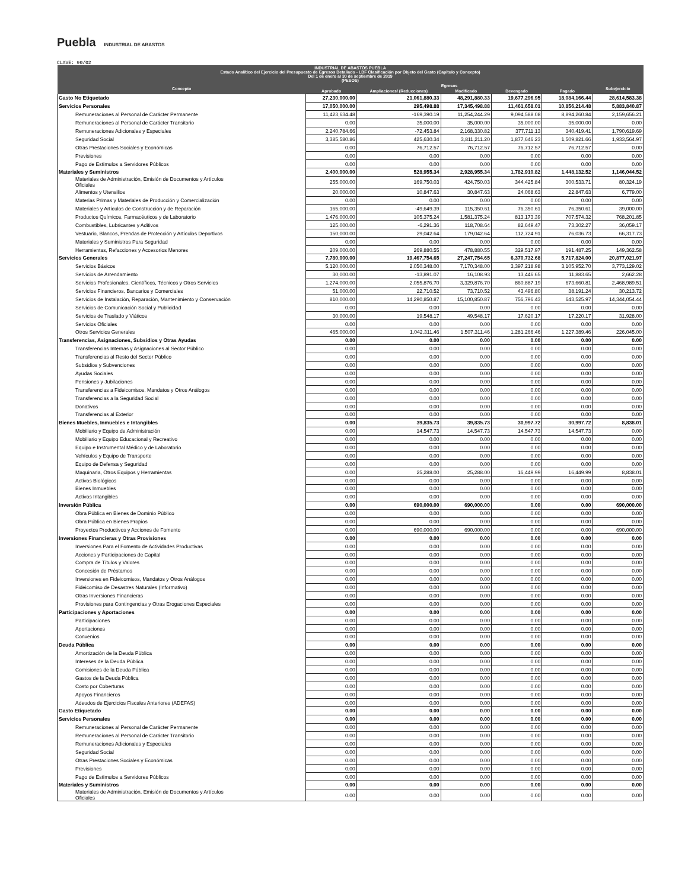Puebla INDUSTRIAL DE ABASTOS
CLAVE: 90/02
| INDUSTRIAL DE ABASTOS PUEBLA Estado Analítico del Ejercicio del Presupuesto de Egresos Detallado - LDF Clasificación por Objeto del Gasto (Capítulo y Concepto) Del 1 de enero al 30 de septiembre de 2019 (PESOS) | | | | | | |
| --- | --- | --- | --- | --- | --- | --- |
| Concepto | Egresos | | | | | Subejercicio |
| | Aprobado | Ampliaciones/ (Reducciones) | Modificado | Devengado | Pagado | |
| Gasto No Etiquetado | 27,230,000.00 | 21,061,880.33 | 48,291,880.33 | 19,677,296.95 | 18,084,166.44 | 28,614,583.38 |
| Servicios Personales | 17,050,000.00 | 295,498.88 | 17,345,498.88 | 11,461,658.01 | 10,856,214.48 | 5,883,840.87 |
| Remuneraciones al Personal de Carácter Permanente | 11,423,634.48 | -169,390.19 | 11,254,244.29 | 9,094,588.08 | 8,894,260.84 | 2,159,656.21 |
| Remuneraciones al Personal de Carácter Transitorio | 0.00 | 35,000.00 | 35,000.00 | 35,000.00 | 35,000.00 | 0.00 |
| Remuneraciones Adicionales y Especiales | 2,240,784.66 | -72,453.84 | 2,168,330.82 | 377,711.13 | 340,419.41 | 1,790,619.69 |
| Seguridad Social | 3,385,580.86 | 425,630.34 | 3,811,211.20 | 1,877,646.23 | 1,509,821.66 | 1,933,564.97 |
| Otras Prestaciones Sociales y Económicas | 0.00 | 76,712.57 | 76,712.57 | 76,712.57 | 76,712.57 | 0.00 |
| Previsiones | 0.00 | 0.00 | 0.00 | 0.00 | 0.00 | 0.00 |
| Pago de Estímulos a Servidores Públicos | 0.00 | 0.00 | 0.00 | 0.00 | 0.00 | 0.00 |
| Materiales y Suministros | 2,400,000.00 | 528,955.34 | 2,928,955.34 | 1,782,910.82 | 1,448,132.52 | 1,146,044.52 |
| Materiales de Administración, Emisión de Documentos y Artículos Oficiales | 255,000.00 | 169,750.03 | 424,750.03 | 344,425.84 | 300,533.71 | 80,324.19 |
| Alimentos y Utensilios | 20,000.00 | 10,847.63 | 30,847.63 | 24,068.63 | 22,847.63 | 6,779.00 |
| Materias Primas y Materiales de Producción y Comercialización | 0.00 | 0.00 | 0.00 | 0.00 | 0.00 | 0.00 |
| Materiales y Artículos de Construcción y de Reparación | 165,000.00 | -49,649.39 | 115,350.61 | 76,350.61 | 76,350.61 | 39,000.00 |
| Productos Químicos, Farmacéuticos y de Laboratorio | 1,476,000.00 | 105,375.24 | 1,581,375.24 | 813,173.39 | 707,574.32 | 768,201.85 |
| Combustibles, Lubricantes y Aditivos | 125,000.00 | -6,291.36 | 118,708.64 | 82,649.47 | 73,302.27 | 36,059.17 |
| Vestuario, Blancos, Prendas de Protección y Artículos Deportivos | 150,000.00 | 29,042.64 | 179,042.64 | 112,724.91 | 76,036.73 | 66,317.73 |
| Materiales y Suministros Para Seguridad | 0.00 | 0.00 | 0.00 | 0.00 | 0.00 | 0.00 |
| Herramientas, Refacciones y Accesorios Menores | 209,000.00 | 269,880.55 | 478,880.55 | 329,517.97 | 191,487.25 | 149,362.58 |
| Servicios Generales | 7,780,000.00 | 19,467,754.65 | 27,247,754.65 | 6,370,732.68 | 5,717,824.00 | 20,877,021.97 |
| Servicios Básicos | 5,120,000.00 | 2,050,348.00 | 7,170,348.00 | 3,397,218.98 | 3,105,952.70 | 3,773,129.02 |
| Servicios de Arrendamiento | 30,000.00 | -13,891.07 | 16,108.93 | 13,446.65 | 11,883.65 | 2,662.28 |
| Servicios Profesionales, Científicos, Técnicos y Otros Servicios | 1,274,000.00 | 2,055,876.70 | 3,329,876.70 | 860,887.19 | 673,660.81 | 2,468,989.51 |
| Servicios Financieros, Bancarios y Comerciales | 51,000.00 | 22,710.52 | 73,710.52 | 43,496.80 | 38,191.24 | 30,213.72 |
| Servicios de Instalación, Reparación, Mantenimiento y Conservación | 810,000.00 | 14,290,850.87 | 15,100,850.87 | 756,796.43 | 643,525.97 | 14,344,054.44 |
| Servicios de Comunicación Social y Publicidad | 0.00 | 0.00 | 0.00 | 0.00 | 0.00 | 0.00 |
| Servicios de Traslado y Viáticos | 30,000.00 | 19,548.17 | 49,548.17 | 17,620.17 | 17,220.17 | 31,928.00 |
| Servicios Oficiales | 0.00 | 0.00 | 0.00 | 0.00 | 0.00 | 0.00 |
| Otros Servicios Generales | 465,000.00 | 1,042,311.46 | 1,507,311.46 | 1,281,266.46 | 1,227,389.46 | 226,045.00 |
| Transferencias, Asignaciones, Subsidios y Otras Ayudas | 0.00 | 0.00 | 0.00 | 0.00 | 0.00 | 0.00 |
| Transferencias Internas y Asignaciones al Sector Público | 0.00 | 0.00 | 0.00 | 0.00 | 0.00 | 0.00 |
| Transferencias al Resto del Sector Público | 0.00 | 0.00 | 0.00 | 0.00 | 0.00 | 0.00 |
| Subsidios y Subvenciones | 0.00 | 0.00 | 0.00 | 0.00 | 0.00 | 0.00 |
| Ayudas Sociales | 0.00 | 0.00 | 0.00 | 0.00 | 0.00 | 0.00 |
| Pensiones y Jubilaciones | 0.00 | 0.00 | 0.00 | 0.00 | 0.00 | 0.00 |
| Transferencias a Fideicomisos, Mandatos y Otros Análogos | 0.00 | 0.00 | 0.00 | 0.00 | 0.00 | 0.00 |
| Transferencias a la Seguridad Social | 0.00 | 0.00 | 0.00 | 0.00 | 0.00 | 0.00 |
| Donativos | 0.00 | 0.00 | 0.00 | 0.00 | 0.00 | 0.00 |
| Transferencias al Exterior | 0.00 | 0.00 | 0.00 | 0.00 | 0.00 | 0.00 |
| Bienes Muebles, Inmuebles e Intangibles | 0.00 | 39,835.73 | 39,835.73 | 30,997.72 | 30,997.72 | 8,838.01 |
| Mobiliario y Equipo de Administración | 0.00 | 14,547.73 | 14,547.73 | 14,547.73 | 14,547.73 | 0.00 |
| Mobiliario y Equipo Educacional y Recreativo | 0.00 | 0.00 | 0.00 | 0.00 | 0.00 | 0.00 |
| Equipo e Instrumental Médico y de Laboratorio | 0.00 | 0.00 | 0.00 | 0.00 | 0.00 | 0.00 |
| Vehículos y Equipo de Transporte | 0.00 | 0.00 | 0.00 | 0.00 | 0.00 | 0.00 |
| Equipo de Defensa y Seguridad | 0.00 | 0.00 | 0.00 | 0.00 | 0.00 | 0.00 |
| Maquinaria, Otros Equipos y Herramientas | 0.00 | 25,288.00 | 25,288.00 | 16,449.99 | 16,449.99 | 8,838.01 |
| Activos Biológicos | 0.00 | 0.00 | 0.00 | 0.00 | 0.00 | 0.00 |
| Bienes Inmuebles | 0.00 | 0.00 | 0.00 | 0.00 | 0.00 | 0.00 |
| Activos Intangibles | 0.00 | 0.00 | 0.00 | 0.00 | 0.00 | 0.00 |
| Inversión Pública | 0.00 | 690,000.00 | 690,000.00 | 0.00 | 0.00 | 690,000.00 |
| Obra Pública en Bienes de Dominio Público | 0.00 | 0.00 | 0.00 | 0.00 | 0.00 | 0.00 |
| Obra Pública en Bienes Propios | 0.00 | 0.00 | 0.00 | 0.00 | 0.00 | 0.00 |
| Proyectos Productivos y Acciones de Fomento | 0.00 | 690,000.00 | 690,000.00 | 0.00 | 0.00 | 690,000.00 |
| Inversiones Financieras y Otras Provisiones | 0.00 | 0.00 | 0.00 | 0.00 | 0.00 | 0.00 |
| Inversiones Para el Fomento de Actividades Productivas | 0.00 | 0.00 | 0.00 | 0.00 | 0.00 | 0.00 |
| Acciones y Participaciones de Capital | 0.00 | 0.00 | 0.00 | 0.00 | 0.00 | 0.00 |
| Compra de Títulos y Valores | 0.00 | 0.00 | 0.00 | 0.00 | 0.00 | 0.00 |
| Concesión de Préstamos | 0.00 | 0.00 | 0.00 | 0.00 | 0.00 | 0.00 |
| Inversiones en Fideicomisos, Mandatos y Otros Análogos | 0.00 | 0.00 | 0.00 | 0.00 | 0.00 | 0.00 |
| Fideicomiso de Desastres Naturales (Informativo) | 0.00 | 0.00 | 0.00 | 0.00 | 0.00 | 0.00 |
| Otras Inversiones Financieras | 0.00 | 0.00 | 0.00 | 0.00 | 0.00 | 0.00 |
| Provisiones para Contingencias y Otras Erogaciones Especiales | 0.00 | 0.00 | 0.00 | 0.00 | 0.00 | 0.00 |
| Participaciones y Aportaciones | 0.00 | 0.00 | 0.00 | 0.00 | 0.00 | 0.00 |
| Participaciones | 0.00 | 0.00 | 0.00 | 0.00 | 0.00 | 0.00 |
| Aportaciones | 0.00 | 0.00 | 0.00 | 0.00 | 0.00 | 0.00 |
| Convenios | 0.00 | 0.00 | 0.00 | 0.00 | 0.00 | 0.00 |
| Deuda Pública | 0.00 | 0.00 | 0.00 | 0.00 | 0.00 | 0.00 |
| Amortización de la Deuda Pública | 0.00 | 0.00 | 0.00 | 0.00 | 0.00 | 0.00 |
| Intereses de la Deuda Pública | 0.00 | 0.00 | 0.00 | 0.00 | 0.00 | 0.00 |
| Comisiones de la Deuda Pública | 0.00 | 0.00 | 0.00 | 0.00 | 0.00 | 0.00 |
| Gastos de la Deuda Pública | 0.00 | 0.00 | 0.00 | 0.00 | 0.00 | 0.00 |
| Costo por Coberturas | 0.00 | 0.00 | 0.00 | 0.00 | 0.00 | 0.00 |
| Apoyos Financieros | 0.00 | 0.00 | 0.00 | 0.00 | 0.00 | 0.00 |
| Adeudos de Ejercicios Fiscales Anteriores (ADEFAS) | 0.00 | 0.00 | 0.00 | 0.00 | 0.00 | 0.00 |
| Gasto Etiquetado | 0.00 | 0.00 | 0.00 | 0.00 | 0.00 | 0.00 |
| Servicios Personales | 0.00 | 0.00 | 0.00 | 0.00 | 0.00 | 0.00 |
| Remuneraciones al Personal de Carácter Permanente | 0.00 | 0.00 | 0.00 | 0.00 | 0.00 | 0.00 |
| Remuneraciones al Personal de Carácter Transitorio | 0.00 | 0.00 | 0.00 | 0.00 | 0.00 | 0.00 |
| Remuneraciones Adicionales y Especiales | 0.00 | 0.00 | 0.00 | 0.00 | 0.00 | 0.00 |
| Seguridad Social | 0.00 | 0.00 | 0.00 | 0.00 | 0.00 | 0.00 |
| Otras Prestaciones Sociales y Económicas | 0.00 | 0.00 | 0.00 | 0.00 | 0.00 | 0.00 |
| Previsiones | 0.00 | 0.00 | 0.00 | 0.00 | 0.00 | 0.00 |
| Pago de Estímulos a Servidores Públicos | 0.00 | 0.00 | 0.00 | 0.00 | 0.00 | 0.00 |
| Materiales y Suministros | 0.00 | 0.00 | 0.00 | 0.00 | 0.00 | 0.00 |
| Materiales de Administración, Emisión de Documentos y Artículos Oficiales | 0.00 | 0.00 | 0.00 | 0.00 | 0.00 | 0.00 |